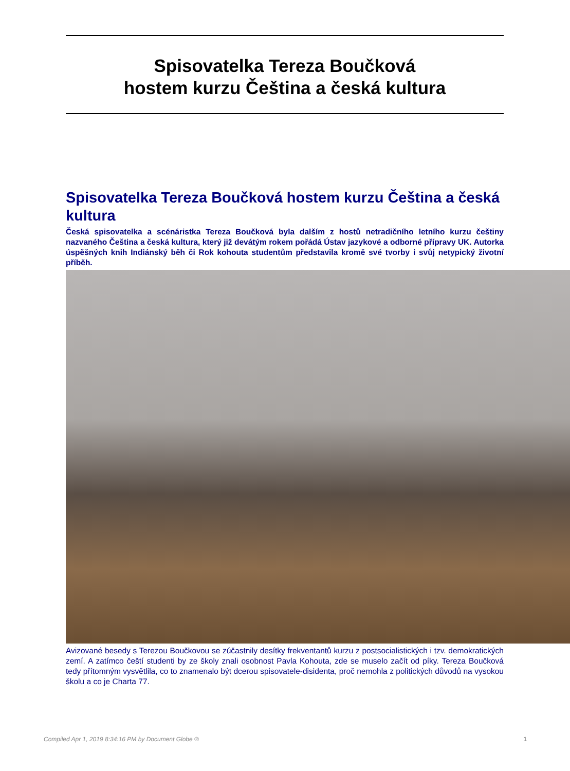Spisovatelka Tereza Boučková
hostem kurzu Čeština a česká kultura
Spisovatelka Tereza Boučková hostem kurzu Čeština a česká kultura
Česká spisovatelka a scénáristka Tereza Boučková byla dalším z hostů netradičního letního kurzu češtiny nazvaného Čeština a česká kultura, který již devátým rokem pořádá Ústav jazykové a odborné přípravy UK. Autorka úspěšných knih Indiánský běh či Rok kohouta studentům představila kromě své tvorby i svůj netypický životní příběh.
Avizované besedy s Terezou Boučkovou se zúčastnily desítky frekventantů kurzu z postsocialistických i tzv. demokratických zemí. A zatímco čeští studenti by ze školy znali osobnost Pavla Kohouta, zde se muselo začít od píky. Tereza Boučková tedy přítomným vysvětlila, co to znamenalo být dcerou spisovatele-disidenta, proč nemohla z politických důvodů na vysokou školu a co je Charta 77.
Compiled Apr 1, 2019 8:34:16 PM by Document Globe ® 1